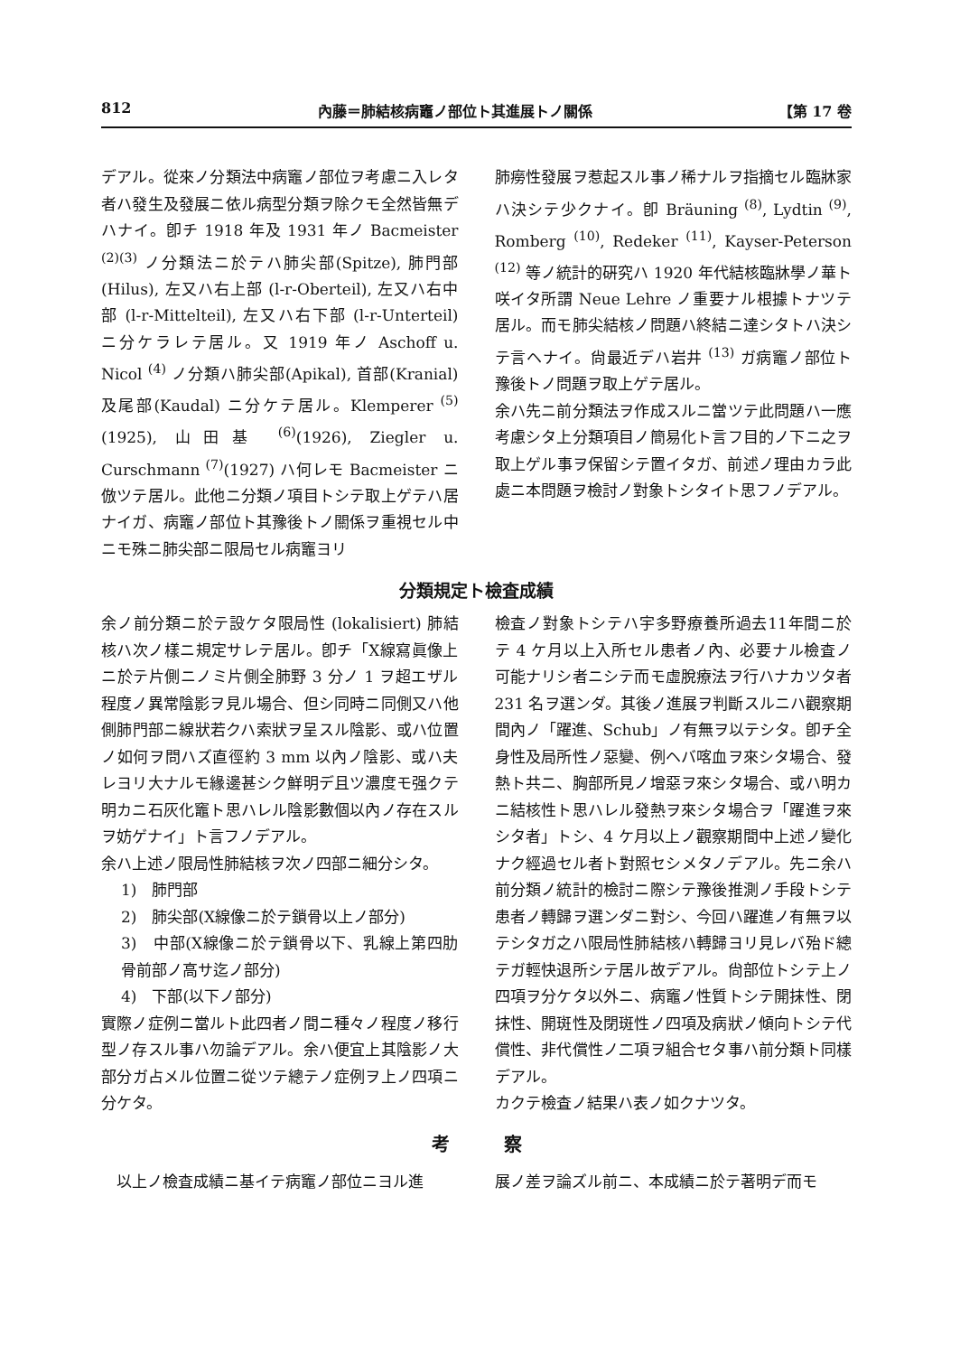812 內藤＝肺結核病竈ノ部位ト其進展トノ關係 【第 17 卷
デアル。從來ノ分類法中病竈ノ部位ヲ考慮ニ入レタ者ハ發生及發展ニ依ル病型分類ヲ除クモ全然皆無デハナイ。卽チ 1918 年及 1931 年ノ Bacmeister <sup>(2)(3)</sup> ノ分類法ニ於テハ肺尖部(Spitze), 肺門部 (Hilus), 左又ハ右上部 (l-r-Oberteil), 左又ハ右中部 (l-r-Mittelteil), 左又ハ右下部 (l-r-Unterteil) ニ分ケラレテ居ル。又 1919 年ノ Aschoff u. Nicol <sup>(4)</sup> ノ分類ハ肺尖部(Apikal), 首部(Kranial) 及尾部(Kaudal) ニ分ケテ居ル。Klemperer <sup>(5)</sup>(1925), 山田基 <sup>(6)</sup>(1926), Ziegler u. Curschmann <sup>(7)</sup>(1927) ハ何レモ Bacmeister ニ倣ツテ居ル。此他ニ分類ノ項目トシテ取上ゲテハ居ナイガ、病竈ノ部位ト其豫後トノ關係ヲ重視セル中ニモ殊ニ肺尖部ニ限局セル病竈ヨリ
肺癆性發展ヲ惹起スル事ノ稀ナルヲ指摘セル臨牀家ハ決シテ少クナイ。卽 Bräuning <sup>(8)</sup>, Lydtin <sup>(9)</sup>, Romberg <sup>(10)</sup>, Redeker <sup>(11)</sup>, Kayser-Peterson <sup>(12)</sup> 等ノ統計的硏究ハ 1920 年代結核臨牀學ノ華ト咲イタ所謂 Neue Lehre ノ重要ナル根據トナツテ居ル。而モ肺尖結核ノ問題ハ終結ニ達シタトハ決シテ言ヘナイ。尙最近デハ岩井 <sup>(13)</sup> ガ病竈ノ部位ト豫後トノ問題ヲ取上ゲテ居ル。
余ハ先ニ前分類法ヲ作成スルニ當ツテ此問題ハ一應考慮シタ上分類項目ノ簡易化ト言フ目的ノ下ニ之ヲ取上ゲル事ヲ保留シテ置イタガ、前述ノ理由カラ此處ニ本問題ヲ檢討ノ對象トシタイト思フノデアル。
分類規定ト檢査成績
余ノ前分類ニ於テ設ケタ限局性 (lokalisiert) 肺結核ハ次ノ樣ニ規定サレテ居ル。卽チ「X線寫眞像上ニ於テ片側ニノミ片側全肺野 3 分ノ 1 ヲ超エザル程度ノ異常陰影ヲ見ル場合、但シ同時ニ同側又ハ他側肺門部ニ線狀若クハ索狀ヲ呈スル陰影、或ハ位置ノ如何ヲ問ハズ直徑約 3 mm 以內ノ陰影、或ハ夫レヨリ大ナルモ緣邊甚シク鮮明デ且ツ濃度モ强クテ明カニ石灰化竈ト思ハレル陰影數個以內ノ存在スルヲ妨ゲナイ」ト言フノデアル。
余ハ上述ノ限局性肺結核ヲ次ノ四部ニ細分シタ。
1)　肺門部
2)　肺尖部(X線像ニ於テ鎖骨以上ノ部分)
3)　中部(X線像ニ於テ鎖骨以下、乳線上第四肋骨前部ノ高サ迄ノ部分)
4)　下部(以下ノ部分)
實際ノ症例ニ當ルト此四者ノ間ニ種々ノ程度ノ移行型ノ存スル事ハ勿論デアル。余ハ便宜上其陰影ノ大部分ガ占メル位置ニ從ツテ總テノ症例ヲ上ノ四項ニ分ケタ。
檢査ノ對象トシテハ宇多野療養所過去11年間ニ於テ 4 ケ月以上入所セル患者ノ內、必要ナル檢査ノ可能ナリシ者ニシテ而モ虛脫療法ヲ行ハナカツタ者 231 名ヲ選ンダ。其後ノ進展ヲ判斷スルニハ觀察期間內ノ「躍進、Schub」ノ有無ヲ以テシタ。卽チ全身性及局所性ノ惡變、例ヘバ喀血ヲ來シタ場合、發熱ト共ニ、胸部所見ノ增惡ヲ來シタ場合、或ハ明カニ結核性ト思ハレル發熱ヲ來シタ場合ヲ「躍進ヲ來シタ者」トシ、4 ケ月以上ノ觀察期間中上述ノ變化ナク經過セル者ト對照セシメタノデアル。先ニ余ハ前分類ノ統計的檢討ニ際シテ豫後推測ノ手段トシテ患者ノ轉歸ヲ選ンダニ對シ、今回ハ躍進ノ有無ヲ以テシタガ之ハ限局性肺結核ハ轉歸ヨリ見レバ殆ド總テガ輕快退所シテ居ル故デアル。尙部位トシテ上ノ四項ヲ分ケタ以外ニ、病竈ノ性質トシテ開抹性、閉抹性、開斑性及閉斑性ノ四項及病狀ノ傾向トシテ代償性、非代償性ノ二項ヲ組合セタ事ハ前分類ト同樣デアル。
カクテ檢査ノ結果ハ表ノ如クナツタ。
考 察
　以上ノ檢査成績ニ基イテ病竈ノ部位ニヨル進
展ノ差ヲ論ズル前ニ、本成績ニ於テ著明デ而モ